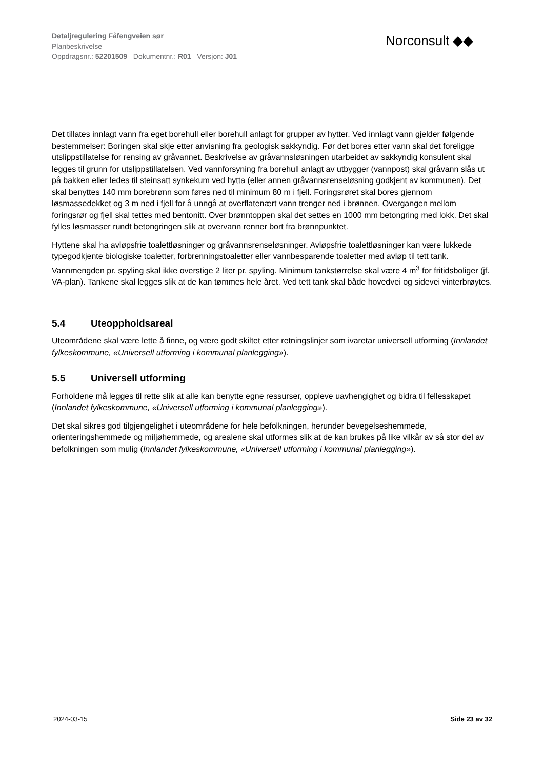Detaljregulering Fåfengveien sør
Planbeskrivelse
Oppdragsnr.: 52201509 Dokumentnr.: R01 Versjon: J01
Norconsult ◆◆
Det tillates innlagt vann fra eget borehull eller borehull anlagt for grupper av hytter. Ved innlagt vann gjelder følgende bestemmelser: Boringen skal skje etter anvisning fra geologisk sakkyndig. Før det bores etter vann skal det foreligge utslippstillatelse for rensing av gråvannet. Beskrivelse av gråvannsløsningen utarbeidet av sakkyndig konsulent skal legges til grunn for utslippstillatelsen. Ved vannforsyning fra borehull anlagt av utbygger (vannpost) skal gråvann slås ut på bakken eller ledes til steinsatt synkekum ved hytta (eller annen gråvannsrenseløsning godkjent av kommunen). Det skal benyttes 140 mm borebrønn som føres ned til minimum 80 m i fjell. Foringsrøret skal bores gjennom løsmassedekket og 3 m ned i fjell for å unngå at overflatenært vann trenger ned i brønnen. Overgangen mellom foringsrør og fjell skal tettes med bentonitt. Over brønntoppen skal det settes en 1000 mm betongring med lokk. Det skal fylles løsmasser rundt betongringen slik at overvann renner bort fra brønnpunktet.
Hyttene skal ha avløpsfrie toalettløsninger og gråvannsrenseløsninger. Avløpsfrie toalettløsninger kan være lukkede typegodkjente biologiske toaletter, forbrenningstoaletter eller vannbesparende toaletter med avløp til tett tank. Vannmengden pr. spyling skal ikke overstige 2 liter pr. spyling. Minimum tankstørrelse skal være 4 m<sup>3</sup> for fritidsboliger (jf. VA-plan). Tankene skal legges slik at de kan tømmes hele året. Ved tett tank skal både hovedvei og sidevei vinterbrøytes.
5.4 Uteoppholdsareal
Uteområdene skal være lette å finne, og være godt skiltet etter retningslinjer som ivaretar universell utforming (Innlandet fylkeskommune, «Universell utforming i kommunal planlegging»).
5.5 Universell utforming
Forholdene må legges til rette slik at alle kan benytte egne ressurser, oppleve uavhengighet og bidra til fellesskapet (Innlandet fylkeskommune, «Universell utforming i kommunal planlegging»).
Det skal sikres god tilgjengelighet i uteområdene for hele befolkningen, herunder bevegelseshemmede, orienteringshemmede og miljøhemmede, og arealene skal utformes slik at de kan brukes på like vilkår av så stor del av befolkningen som mulig (Innlandet fylkeskommune, «Universell utforming i kommunal planlegging»).
2024-03-15 Side 23 av 32